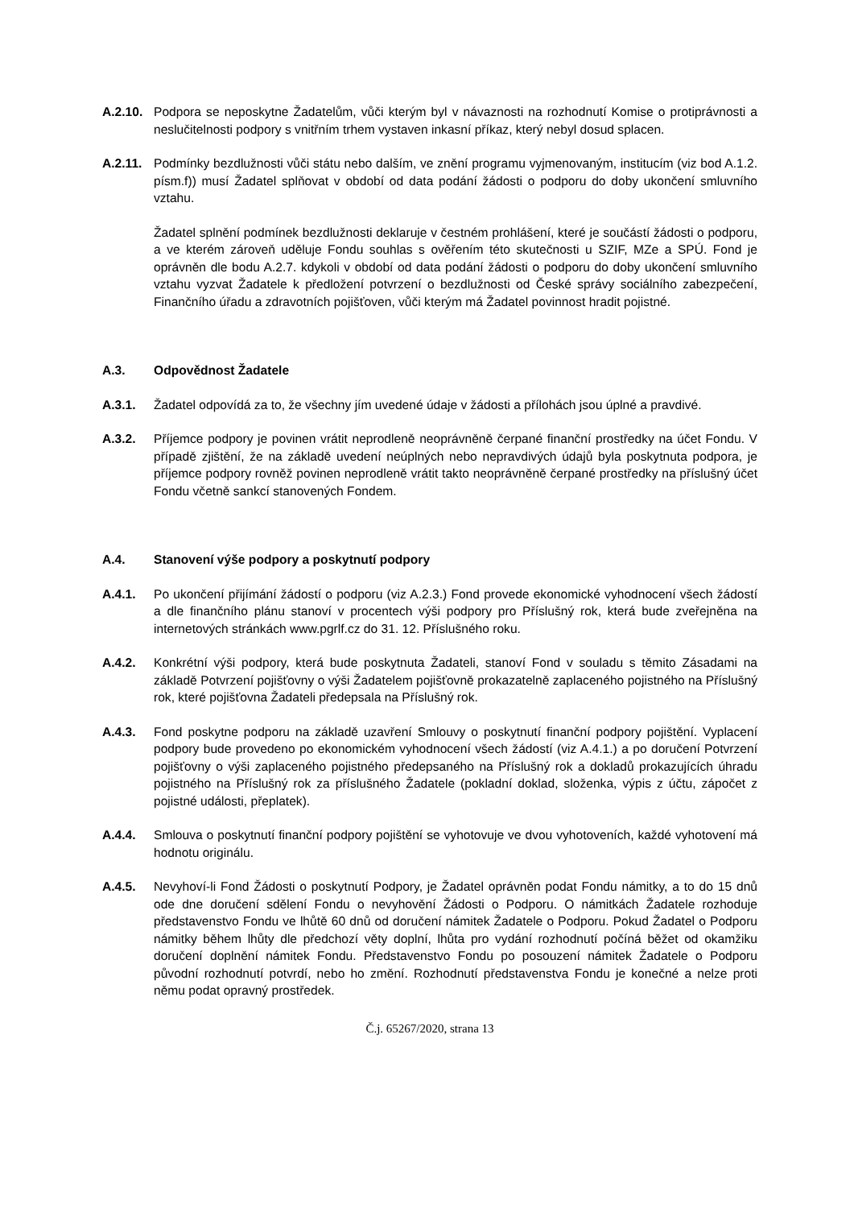A.2.10.
Podpora se neposkytne Žadatelům, vůči kterým byl v návaznosti na rozhodnutí Komise o protiprávnosti a neslučitelnosti podpory s vnitřním trhem vystaven inkasní příkaz, který nebyl dosud splacen.
A.2.11.
Podmínky bezdlužnosti vůči státu nebo dalším, ve znění programu vyjmenovaným, institucím (viz bod A.1.2. písm.f)) musí Žadatel splňovat v období od data podání žádosti o podporu do doby ukončení smluvního vztahu.
Žadatel splnění podmínek bezdlužnosti deklaruje v čestném prohlášení, které je součástí žádosti o podporu, a ve kterém zároveň uděluje Fondu souhlas s ověřením této skutečnosti u SZIF, MZe a SPÚ. Fond je oprávněn dle bodu A.2.7. kdykoli v období od data podání žádosti o podporu do doby ukončení smluvního vztahu vyzvat Žadatele k předložení potvrzení o bezdlužnosti od České správy sociálního zabezpečení, Finančního úřadu a zdravotních pojišťoven, vůči kterým má Žadatel povinnost hradit pojistné.
A.3. Odpovědnost Žadatele
A.3.1. Žadatel odpovídá za to, že všechny jím uvedené údaje v žádosti a přílohách jsou úplné a pravdivé.
A.3.2. Příjemce podpory je povinen vrátit neprodleně neoprávněně čerpané finanční prostředky na účet Fondu. V případě zjištění, že na základě uvedení neúplných nebo nepravdivých údajů byla poskytnuta podpora, je příjemce podpory rovněž povinen neprodleně vrátit takto neoprávněně čerpané prostředky na příslušný účet Fondu včetně sankcí stanovených Fondem.
A.4. Stanovení výše podpory a poskytnutí podpory
A.4.1. Po ukončení přijímání žádostí o podporu (viz A.2.3.) Fond provede ekonomické vyhodnocení všech žádostí a dle finančního plánu stanoví v procentech výši podpory pro Příslušný rok, která bude zveřejněna na internetových stránkách www.pgrlf.cz do 31. 12. Příslušného roku.
A.4.2. Konkrétní výši podpory, která bude poskytnuta Žadateli, stanoví Fond v souladu s těmito Zásadami na základě Potvrzení pojišťovny o výši Žadatelem pojišťovně prokazatelně zaplaceného pojistného na Příslušný rok, které pojišťovna Žadateli předepsala na Příslušný rok.
A.4.3. Fond poskytne podporu na základě uzavření Smlouvy o poskytnutí finanční podpory pojištění. Vyplacení podpory bude provedeno po ekonomickém vyhodnocení všech žádostí (viz A.4.1.) a po doručení Potvrzení pojišťovny o výši zaplaceného pojistného předepsaného na Příslušný rok a dokladů prokazujících úhradu pojistného na Příslušný rok za příslušného Žadatele (pokladní doklad, složenka, výpis z účtu, zápočet z pojistné události, přeplatek).
A.4.4. Smlouva o poskytnutí finanční podpory pojištění se vyhotovuje ve dvou vyhotoveních, každé vyhotovení má hodnotu originálu.
A.4.5. Nevyhoví-li Fond Žádosti o poskytnutí Podpory, je Žadatel oprávněn podat Fondu námitky, a to do 15 dnů ode dne doručení sdělení Fondu o nevyhovění Žádosti o Podporu. O námitkách Žadatele rozhoduje představenstvo Fondu ve lhůtě 60 dnů od doručení námitek Žadatele o Podporu. Pokud Žadatel o Podporu námitky během lhůty dle předchozí věty doplní, lhůta pro vydání rozhodnutí počíná běžet od okamžiku doručení doplnění námitek Fondu. Představenstvo Fondu po posouzení námitek Žadatele o Podporu původní rozhodnutí potvrdí, nebo ho změní. Rozhodnutí představenstva Fondu je konečné a nelze proti němu podat opravný prostředek.
Č.j. 65267/2020, strana 13